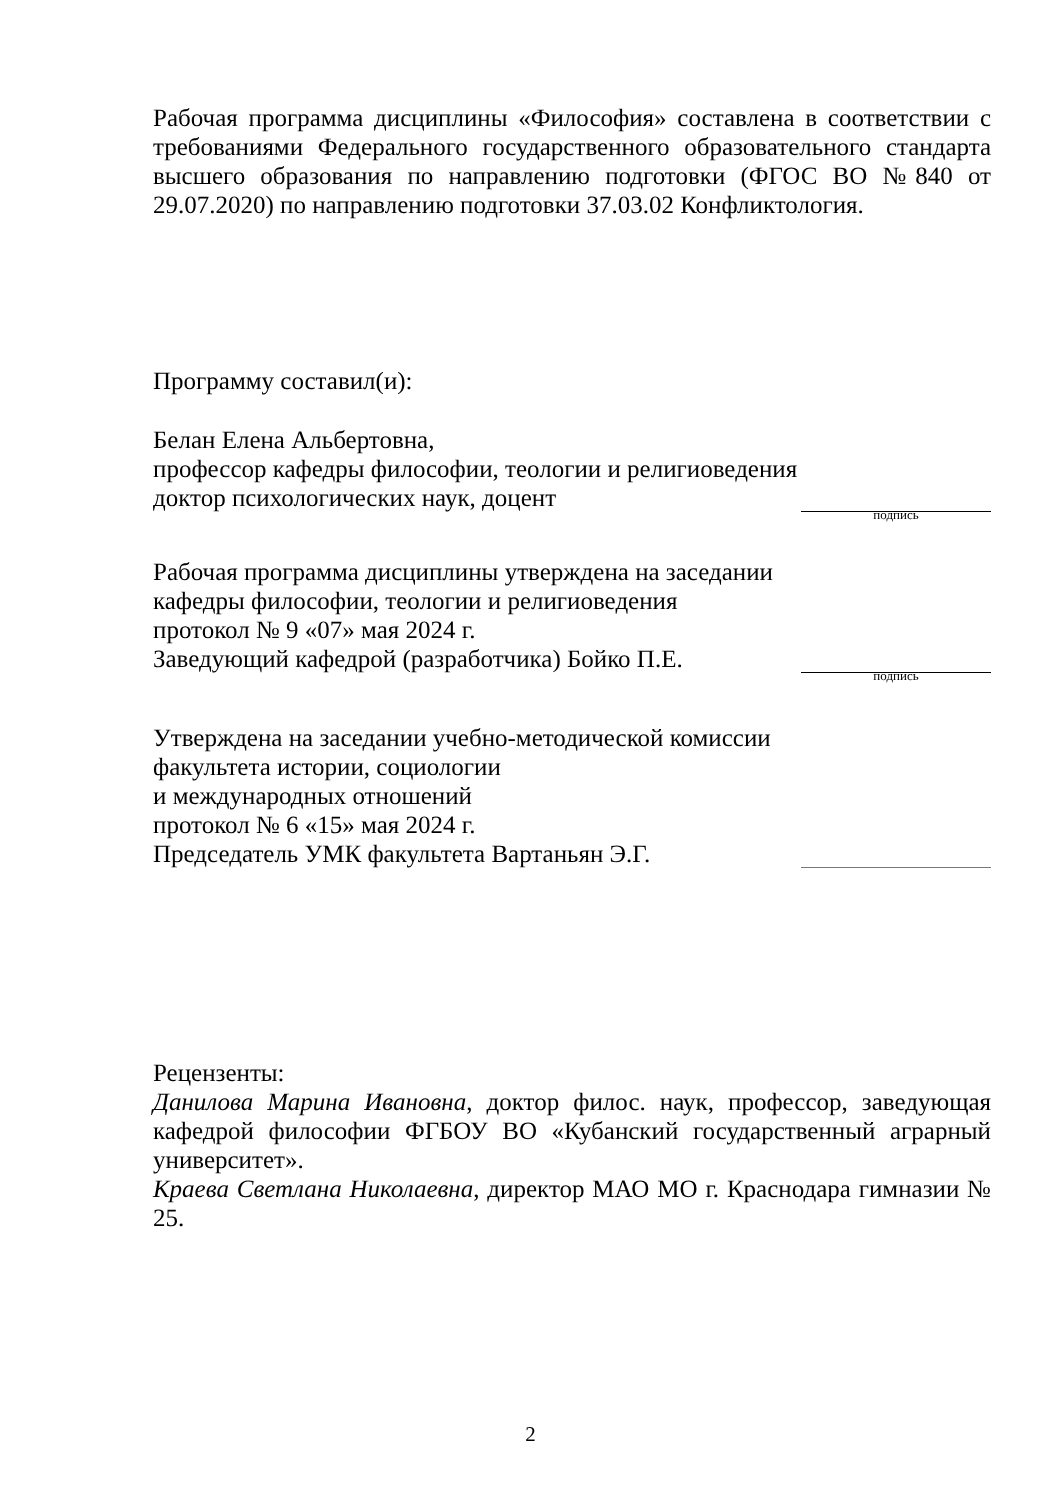Рабочая программа дисциплины «Философия» составлена в соответствии с требованиями Федерального государственного образовательного стандарта высшего образования по направлению подготовки (ФГОС ВО №840 от 29.07.2020) по направлению подготовки 37.03.02 Конфликтология.
Программу составил(и):
Белан Елена Альбертовна,
профессор кафедры философии, теологии и религиоведения
доктор психологических наук, доцент
подпись
Рабочая программа дисциплины утверждена на заседании
кафедры философии, теологии и религиоведения
протокол № 9 «07» мая 2024 г.
Заведующий кафедрой (разработчика) Бойко П.Е.
подпись
Утверждена на заседании учебно-методической комиссии
факультета истории, социологии
и международных отношений
протокол № 6 «15» мая 2024 г.
Председатель УМК факультета Вартаньян Э.Г.
Рецензенты:
Данилова Марина Ивановна, доктор филос. наук, профессор, заведующая кафедрой философии ФГБОУ ВО «Кубанский государственный аграрный университет».
Краева Светлана Николаевна, директор МАО МО г. Краснодара гимназии № 25.
2